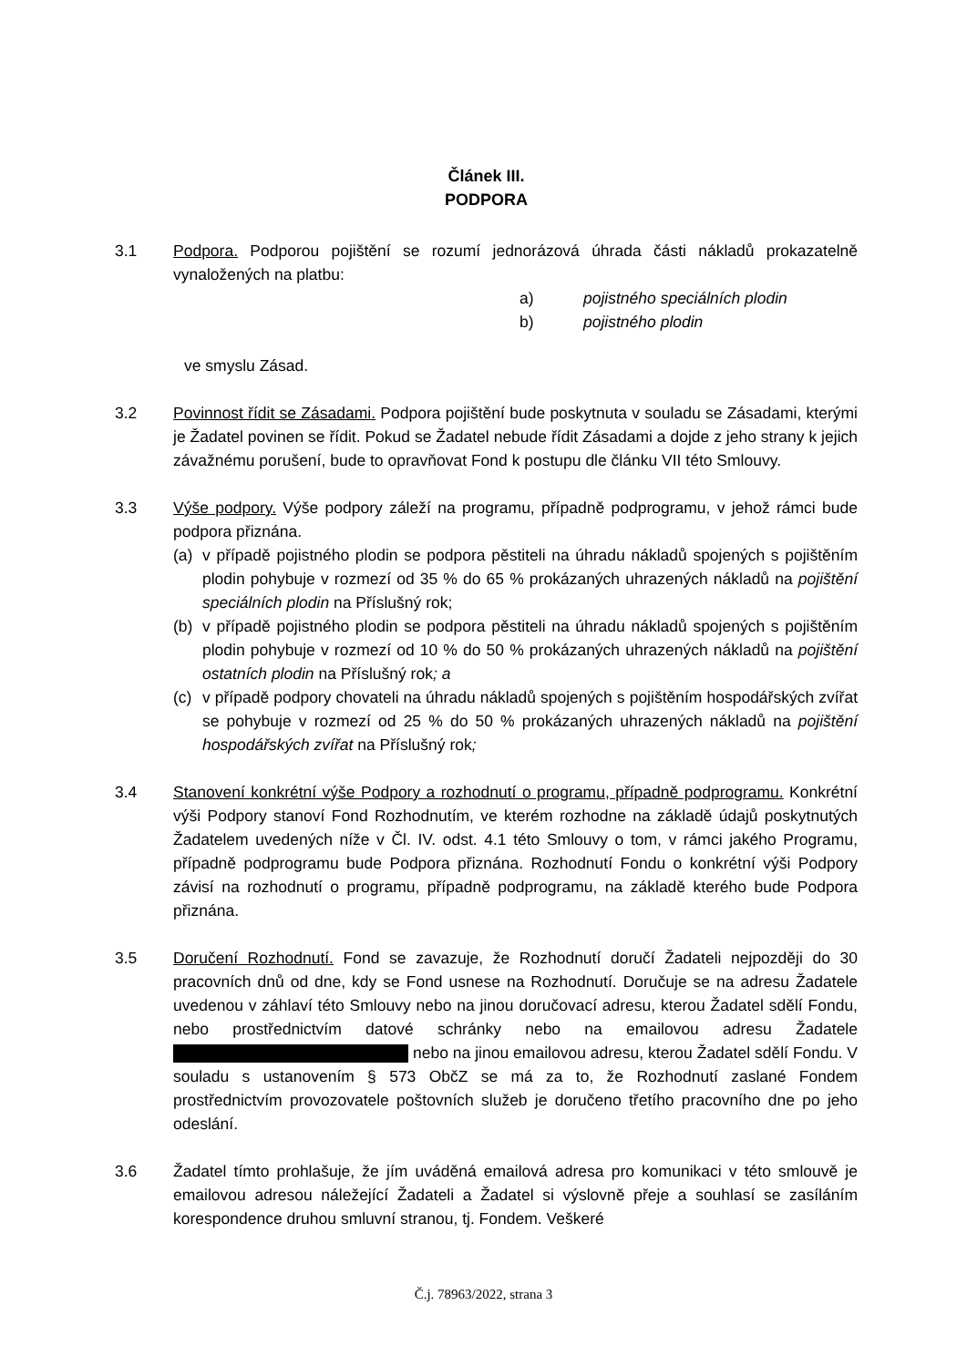Článek III.
PODPORA
3.1 Podpora. Podporou pojištění se rozumí jednorázová úhrada části nákladů prokazatelně vynaložených na platbu:
a) pojistného speciálních plodin
b) pojistného plodin
ve smyslu Zásad.
3.2 Povinnost řídit se Zásadami. Podpora pojištění bude poskytnuta v souladu se Zásadami, kterými je Žadatel povinen se řídit. Pokud se Žadatel nebude řídit Zásadami a dojde z jeho strany k jejich závažnému porušení, bude to opravňovat Fond k postupu dle článku VII této Smlouvy.
3.3 Výše podpory. Výše podpory záleží na programu, případně podprogramu, v jehož rámci bude podpora přiznána.
(a) v případě pojistného plodin se podpora pěstiteli na úhradu nákladů spojených s pojištěním plodin pohybuje v rozmezí od 35 % do 65 % prokázaných uhrazených nákladů na pojištění speciálních plodin na Příslušný rok;
(b) v případě pojistného plodin se podpora pěstiteli na úhradu nákladů spojených s pojištěním plodin pohybuje v rozmezí od 10 % do 50 % prokázaných uhrazených nákladů na pojištění ostatních plodin na Příslušný rok; a
(c) v případě podpory chovateli na úhradu nákladů spojených s pojištěním hospodářských zvířat se pohybuje v rozmezí od 25 % do 50 % prokázaných uhrazených nákladů na pojištění hospodářských zvířat na Příslušný rok;
3.4 Stanovení konkrétní výše Podpory a rozhodnutí o programu, případně podprogramu. Konkrétní výši Podpory stanoví Fond Rozhodnutím, ve kterém rozhodne na základě údajů poskytnutých Žadatelem uvedených níže v Čl. IV. odst. 4.1 této Smlouvy o tom, v rámci jakého Programu, případně podprogramu bude Podpora přiznána. Rozhodnutí Fondu o konkrétní výši Podpory závisí na rozhodnutí o programu, případně podprogramu, na základě kterého bude Podpora přiznána.
3.5 Doručení Rozhodnutí. Fond se zavazuje, že Rozhodnutí doručí Žadateli nejpozději do 30 pracovních dnů od dne, kdy se Fond usnese na Rozhodnutí. Doručuje se na adresu Žadatele uvedenou v záhlaví této Smlouvy nebo na jinou doručovací adresu, kterou Žadatel sdělí Fondu, nebo prostřednictvím datové schránky nebo na emailovou adresu Žadatele nebo na jinou emailovou adresu, kterou Žadatel sdělí Fondu. V souladu s ustanovením § 573 ObčZ se má za to, že Rozhodnutí zaslané Fondem prostřednictvím provozovatele poštovních služeb je doručeno třetího pracovního dne po jeho odeslání.
3.6 Žadatel tímto prohlašuje, že jím uváděná emailová adresa pro komunikaci v této smlouvě je emailovou adresou náležející Žadateli a Žadatel si výslovně přeje a souhlasí se zasíláním korespondence druhou smluvní stranou, tj. Fondem. Veškeré
Č.j. 78963/2022, strana 3